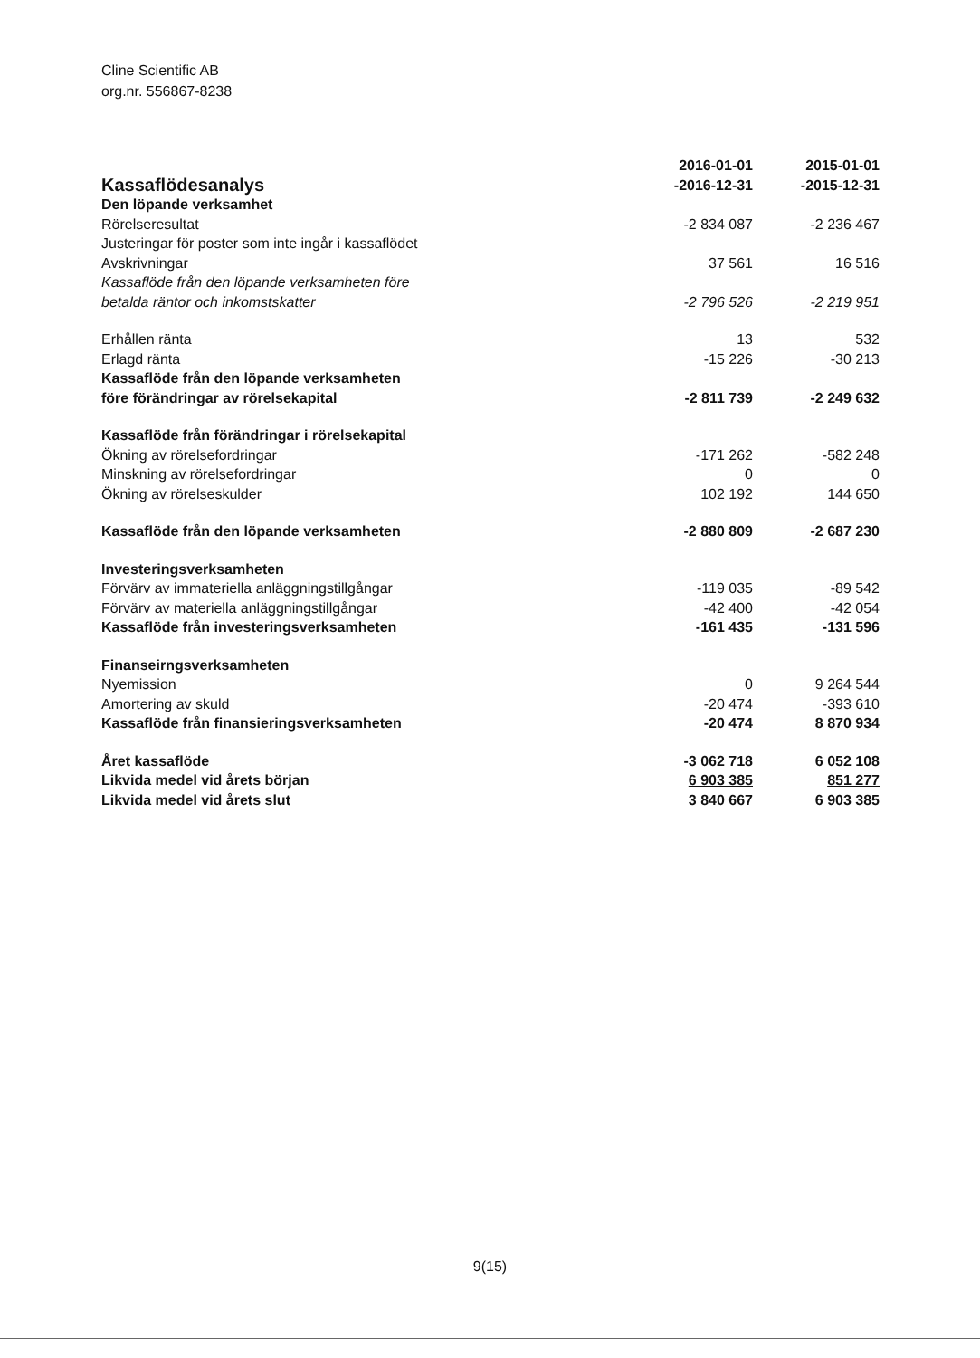Cline Scientific AB
org.nr. 556867-8238
| Kassaflödesanalys | 2016-01-01 -2016-12-31 | 2015-01-01 -2015-12-31 |
| Den löpande verksamhet | | |
| Rörelseresultat | -2 834 087 | -2 236 467 |
| Justeringar för poster som inte ingår i kassaflödet | | |
| Avskrivningar | 37 561 | 16 516 |
| Kassaflöde från den löpande verksamheten före betalda räntor och inkomstskatter | -2 796 526 | -2 219 951 |
| Erhållen ränta | 13 | 532 |
| Erlagd ränta | -15 226 | -30 213 |
| Kassaflöde från den löpande verksamheten före förändringar av rörelsekapital | -2 811 739 | -2 249 632 |
| Kassaflöde från förändringar i rörelsekapital | | |
| Ökning av rörelsefordringar | -171 262 | -582 248 |
| Minskning av rörelsefordringar | 0 | 0 |
| Ökning av rörelseskulder | 102 192 | 144 650 |
| Kassaflöde från den löpande verksamheten | -2 880 809 | -2 687 230 |
| Investeringsverksamheten | | |
| Förvärv av immateriella anläggningstillgångar | -119 035 | -89 542 |
| Förvärv av materiella anläggningstillgångar | -42 400 | -42 054 |
| Kassaflöde från investeringsverksamheten | -161 435 | -131 596 |
| Finanseirngsverksamheten | | |
| Nyemission | 0 | 9 264 544 |
| Amortering av skuld | -20 474 | -393 610 |
| Kassaflöde från finansieringsverksamheten | -20 474 | 8 870 934 |
| Året kassaflöde | -3 062 718 | 6 052 108 |
| Likvida medel vid årets början | 6 903 385 | 851 277 |
| Likvida medel vid årets slut | 3 840 667 | 6 903 385 |
9(15)